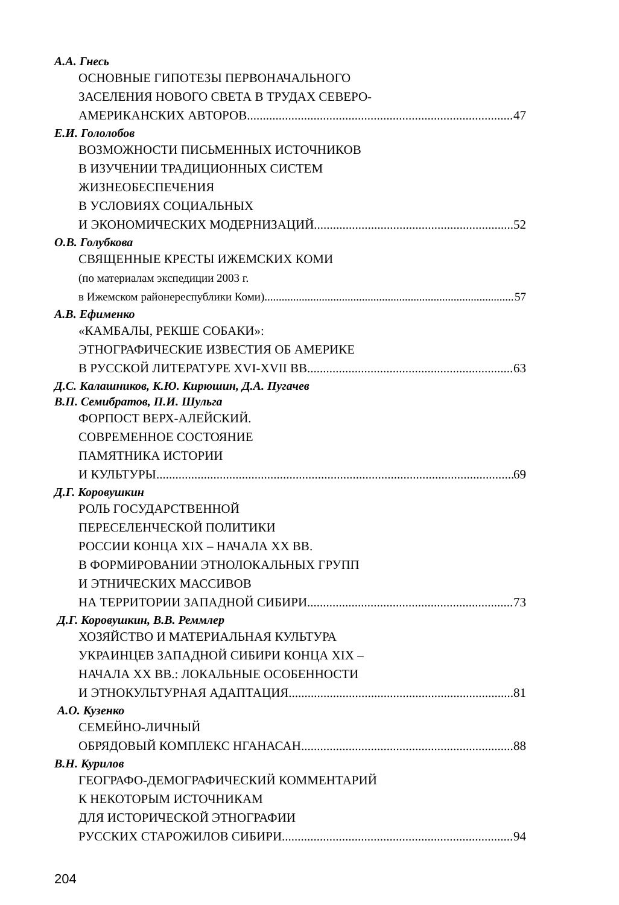А.А. Гнесь
ОСНОВНЫЕ ГИПОТЕЗЫ ПЕРВОНАЧАЛЬНОГО
ЗАСЕЛЕНИЯ НОВОГО СВЕТА В ТРУДАХ СЕВЕРО-
АМЕРИКАНСКИХ АВТОРОВ 47
Е.И. Гололобов
ВОЗМОЖНОСТИ ПИСЬМЕННЫХ ИСТОЧНИКОВ
В ИЗУЧЕНИИ ТРАДИЦИОННЫХ СИСТЕМ
ЖИЗНЕОБЕСПЕЧЕНИЯ
В УСЛОВИЯХ СОЦИАЛЬНЫХ
И ЭКОНОМИЧЕСКИХ МОДЕРНИЗАЦИЙ 52
О.В. Голубкова
СВЯЩЕННЫЕ КРЕСТЫ ИЖЕМСКИХ КОМИ
(по материалам экспедиции 2003 г.
в Ижемском районереспублики Коми) 57
А.В. Ефименко
«КАМБАЛЫ, РЕКШЕ СОБАКИ»:
ЭТНОГРАФИЧЕСКИЕ ИЗВЕСТИЯ ОБ АМЕРИКЕ
В РУССКОЙ ЛИТЕРАТУРЕ XVI-XVII ВВ. 63
Д.С. Калашников, К.Ю. Кирюшин, Д.А. Пугачев
В.П. Семибратов, П.И. Шульга
ФОРПОСТ ВЕРХ-АЛЕЙСКИЙ.
СОВРЕМЕННОЕ СОСТОЯНИЕ
ПАМЯТНИКА ИСТОРИИ
И КУЛЬТУРЫ 69
Д.Г. Коровушкин
РОЛЬ ГОСУДАРСТВЕННОЙ
ПЕРЕСЕЛЕНЧЕСКОЙ ПОЛИТИКИ
РОССИИ КОНЦА XIX – НАЧАЛА XX ВВ.
В ФОРМИРОВАНИИ ЭТНОЛОКАЛЬНЫХ ГРУПП
И ЭТНИЧЕСКИХ МАССИВОВ
НА ТЕРРИТОРИИ ЗАПАДНОЙ СИБИРИ 73
Д.Г. Коровушкин, В.В. Реммлер
ХОЗЯЙСТВО И МАТЕРИАЛЬНАЯ КУЛЬТУРА
УКРАИНЦЕВ ЗАПАДНОЙ СИБИРИ КОНЦА XIX –
НАЧАЛА XX ВВ.: ЛОКАЛЬНЫЕ ОСОБЕННОСТИ
И ЭТНОКУЛЬТУРНАЯ АДАПТАЦИЯ 81
А.О. Кузенко
СЕМЕЙНО-ЛИЧНЫЙ
ОБРЯДОВЫЙ КОМПЛЕКС НГАНАСАН 88
В.Н. Курилов
ГЕОГРАФО-ДЕМОГРАФИЧЕСКИЙ КОММЕНТАРИЙ
К НЕКОТОРЫМ ИСТОЧНИКАМ
ДЛЯ ИСТОРИЧЕСКОЙ ЭТНОГРАФИИ
РУССКИХ СТАРОЖИЛОВ СИБИРИ 94
204